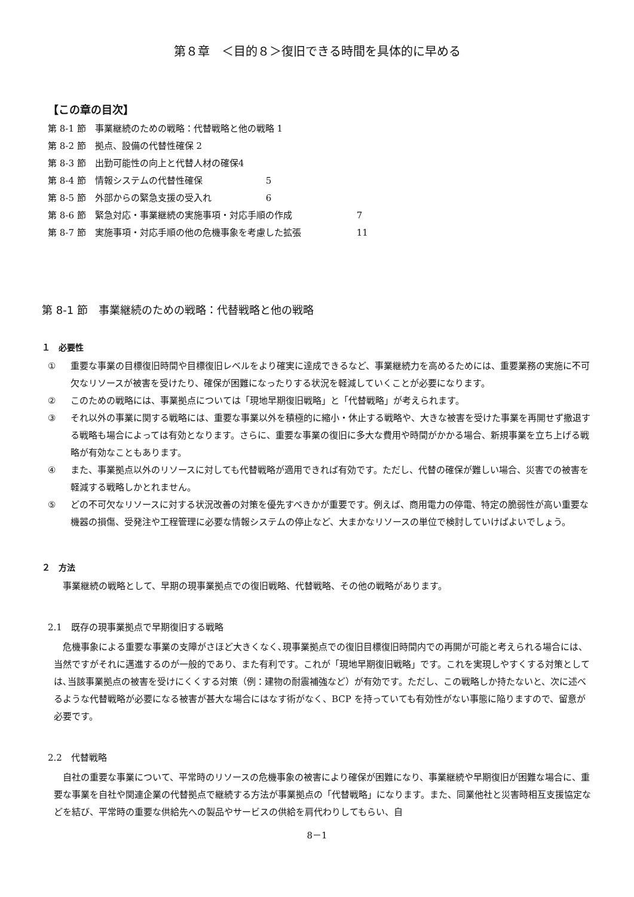第８章　＜目的８＞復旧できる時間を具体的に早める
【この章の目次】
第 8-1 節　事業継続のための戦略：代替戦略と他の戦略 1
第 8-2 節　拠点、設備の代替性確保 2
第 8-3 節　出勤可能性の向上と代替人材の確保4
第 8-4 節　情報システムの代替性確保 5
第 8-5 節　外部からの緊急支援の受入れ 6
第 8-6 節　緊急対応・事業継続の実施事項・対応手順の作成 7
第 8-7 節　実施事項・対応手順の他の危機事象を考慮した拡張 11
第 8-1 節　事業継続のための戦略：代替戦略と他の戦略
１　必要性
① 重要な事業の目標復旧時間や目標復旧レベルをより確実に達成できるなど、事業継続力を高めるためには、重要業務の実施に不可欠なリソースが被害を受けたり、確保が困難になったりする状況を軽減していくことが必要になります。
② このための戦略には、事業拠点については「現地早期復旧戦略」と「代替戦略」が考えられます。
③ それ以外の事業に関する戦略には、重要な事業以外を積極的に縮小・休止する戦略や、大きな被害を受けた事業を再開せず撤退する戦略も場合によっては有効となります。さらに、重要な事業の復旧に多大な費用や時間がかかる場合、新規事業を立ち上げる戦略が有効なこともあります。
④ また、事業拠点以外のリソースに対しても代替戦略が適用できれば有効です。ただし、代替の確保が難しい場合、災害での被害を軽減する戦略しかとれません。
⑤ どの不可欠なリソースに対する状況改善の対策を優先すべきかが重要です。例えば、商用電力の停電、特定の脆弱性が高い重要な機器の損傷、受発注や工程管理に必要な情報システムの停止など、大まかなリソースの単位で検討していけばよいでしょう。
２　方法
事業継続の戦略として、早期の現事業拠点での復旧戦略、代替戦略、その他の戦略があります。
2.1　既存の現事業拠点で早期復旧する戦略
危機事象による重要な事業の支障がさほど大きくなく､現事業拠点での復旧目標復旧時間内での再開が可能と考えられる場合には、当然ですがそれに邁進するのが一般的であり、また有利です。これが「現地早期復旧戦略」です。これを実現しやすくする対策としては､当該事業拠点の被害を受けにくくする対策（例：建物の耐震補強など）が有効です。ただし、この戦略しか持たないと、次に述べるような代替戦略が必要になる被害が甚大な場合にはなす術がなく、BCP を持っていても有効性がない事態に陥りますので、留意が必要です。
2.2　代替戦略
自社の重要な事業について、平常時のリソースの危機事象の被害により確保が困難になり、事業継続や早期復旧が困難な場合に、重要な事業を自社や関連企業の代替拠点で継続する方法が事業拠点の「代替戦略」になります。また、同業他社と災害時相互支援協定などを結び、平常時の重要な供給先への製品やサービスの供給を肩代わりしてもらい、自
8－1